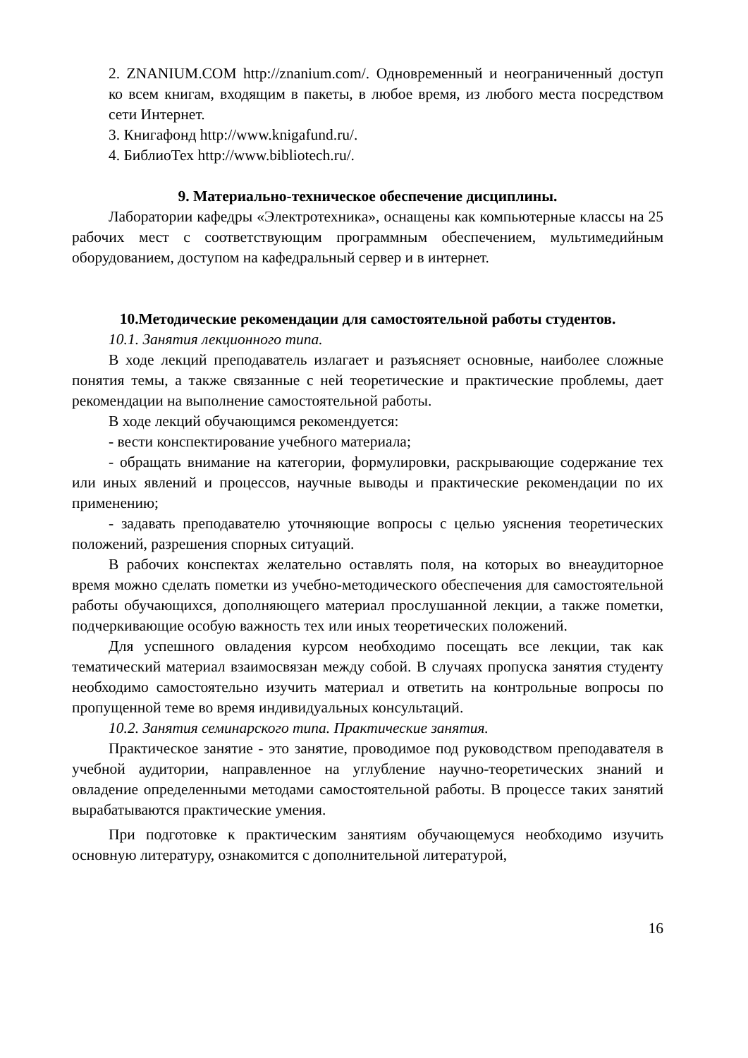2. ZNANIUM.COM http://znanium.com/. Одновременный и неограниченный доступ ко всем книгам, входящим в пакеты, в любое время, из любого места посредством сети Интернет.
3. Книгафонд http://www.knigafund.ru/.
4. БиблиоТех http://www.bibliotech.ru/.
9. Материально-техническое обеспечение дисциплины.
Лаборатории кафедры «Электротехника», оснащены как компьютерные классы на 25 рабочих мест с соответствующим программным обеспечением, мультимедийным оборудованием, доступом на кафедральный сервер и в интернет.
10.Методические рекомендации для самостоятельной работы студентов.
10.1. Занятия лекционного типа.
В ходе лекций преподаватель излагает и разъясняет основные, наиболее сложные понятия темы, а также связанные с ней теоретические и практические проблемы, дает рекомендации на выполнение самостоятельной работы.
В ходе лекций обучающимся рекомендуется:
- вести конспектирование учебного материала;
- обращать внимание на категории, формулировки, раскрывающие содержание тех или иных явлений и процессов, научные выводы и практические рекомендации по их применению;
- задавать преподавателю уточняющие вопросы с целью уяснения теоретических положений, разрешения спорных ситуаций.
В рабочих конспектах желательно оставлять поля, на которых во внеаудиторное время можно сделать пометки из учебно-методического обеспечения для самостоятельной работы обучающихся, дополняющего материал прослушанной лекции, а также пометки, подчеркивающие особую важность тех или иных теоретических положений.
Для успешного овладения курсом необходимо посещать все лекции, так как тематический материал взаимосвязан между собой. В случаях пропуска занятия студенту необходимо самостоятельно изучить материал и ответить на контрольные вопросы по пропущенной теме во время индивидуальных консультаций.
10.2. Занятия семинарского типа. Практические занятия.
Практическое занятие - это занятие, проводимое под руководством преподавателя в учебной аудитории, направленное на углубление научно-теоретических знаний и овладение определенными методами самостоятельной работы. В процессе таких занятий вырабатываются практические умения.
При подготовке к практическим занятиям обучающемуся необходимо изучить основную литературу, ознакомится с дополнительной литературой,
16